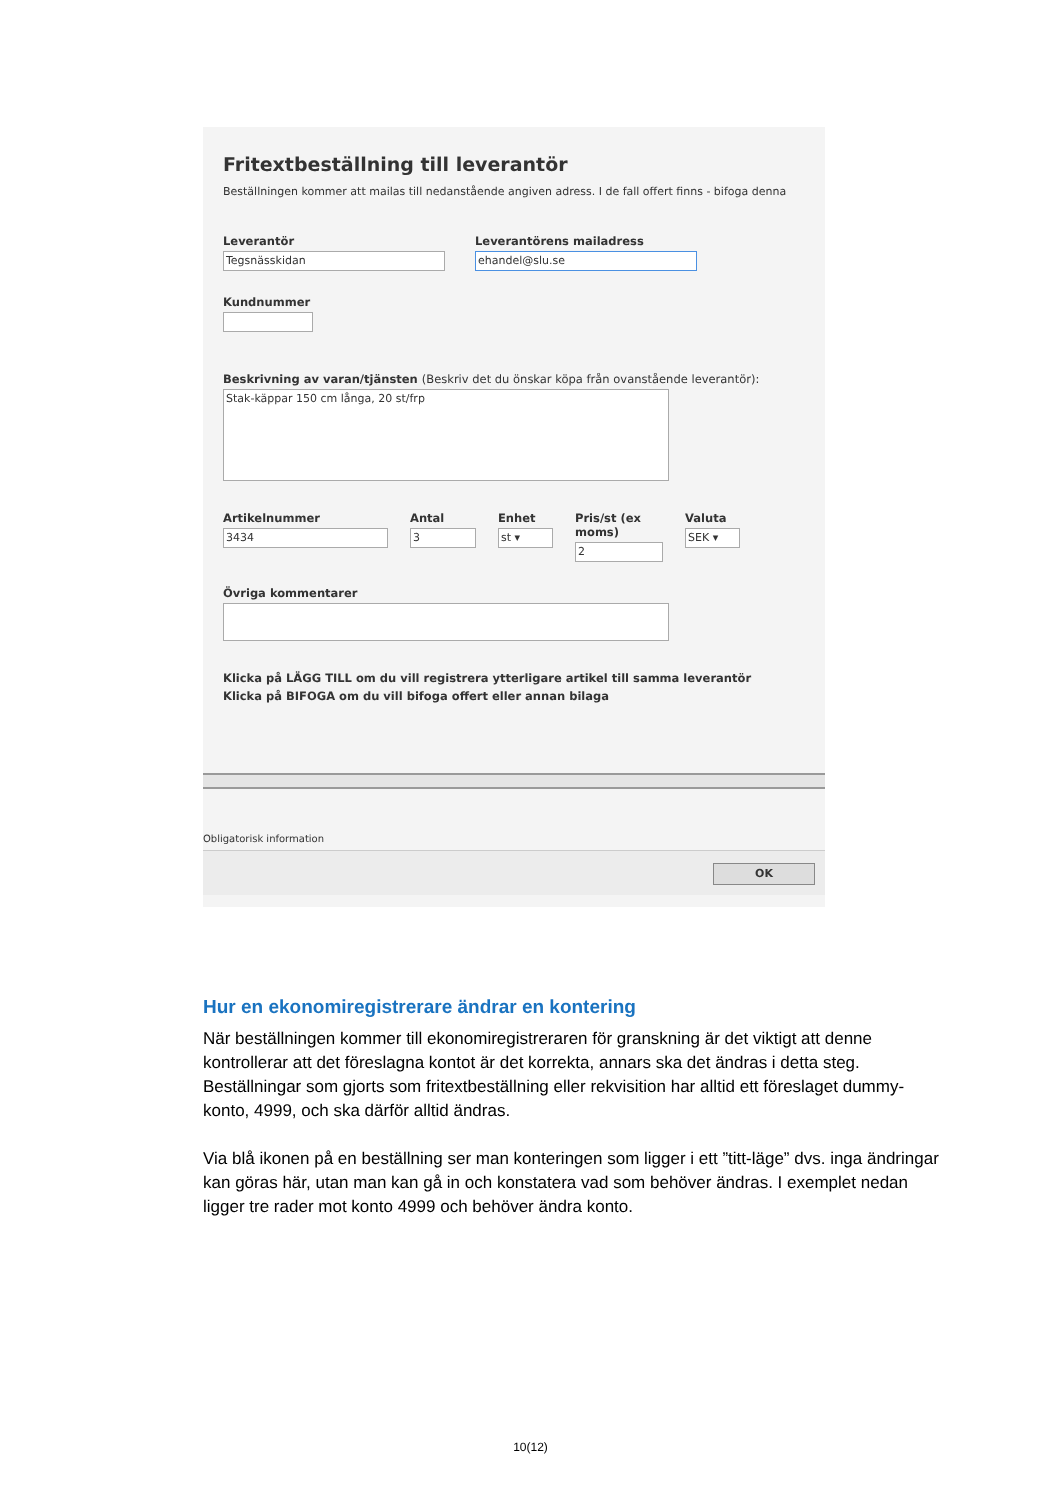Fritextbeställning till leverantör
Beställningen kommer att mailas till nedanstående angiven adress. I de fall offert finns - bifoga denna
Leverantör
Tegsnässkidan
Leverantörens mailadress
ehandel@slu.se
Kundnummer
Beskrivning av varan/tjänsten (Beskriv det du önskar köpa från ovanstående leverantör):
Stak-käppar 150 cm långa, 20 st/frp
Artikelnummer
3434
Antal
3
Enhet
st ▾
Pris/st (ex moms)
2
Valuta
SEK ▾
Övriga kommentarer
Klicka på LÄGG TILL om du vill registrera ytterligare artikel till samma leverantör
Klicka på BIFOGA om du vill bifoga offert eller annan bilaga
Obligatorisk information
OK
Hur en ekonomiregistrerare ändrar en kontering
När beställningen kommer till ekonomiregistreraren för granskning är det viktigt att denne kontrollerar att det föreslagna kontot är det korrekta, annars ska det ändras i detta steg. Beställningar som gjorts som fritextbeställning eller rekvisition har alltid ett föreslaget dummy-konto, 4999, och ska därför alltid ändras.
Via blå ikonen på en beställning ser man konteringen som ligger i ett ”titt-läge” dvs. inga ändringar kan göras här, utan man kan gå in och konstatera vad som behöver ändras. I exemplet nedan ligger tre rader mot konto 4999 och behöver ändra konto.
10(12)